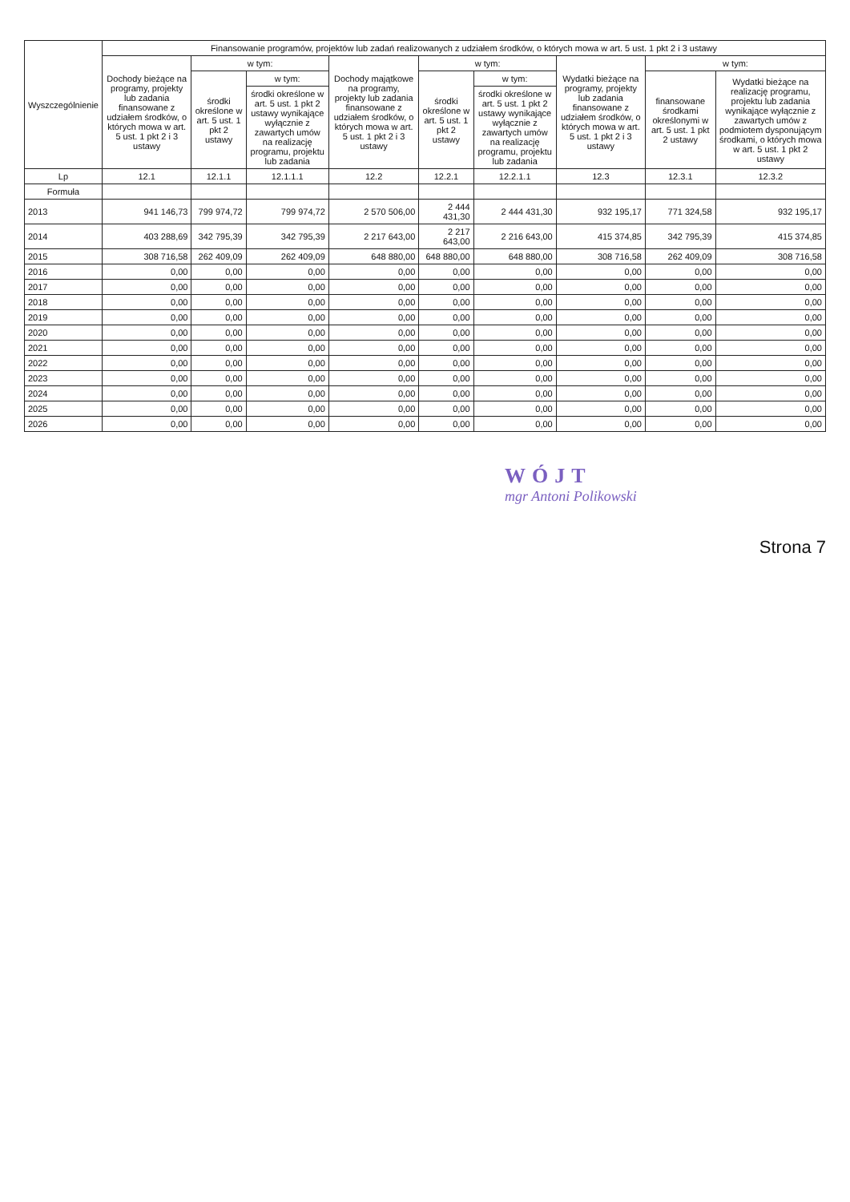| Wyszczególnienie | Finansowanie programów, projektów lub zadań realizowanych z udziałem środków, o których mowa w art. 5 ust. 1 pkt 2 i 3 ustawy | | | | | | | | |
| --- | --- | --- | --- | --- | --- | --- | --- | --- | --- |
| | Dochody bieżące na programy, projekty lub zadania finansowane z udziałem środków, o których mowa w art. 5 ust. 1 pkt 2 i 3 ustawy | w tym: | | Dochody majątkowe na programy, projekty lub zadania finansowane z udziałem środków, o których mowa w art. 5 ust. 1 pkt 2 i 3 ustawy | w tym: | | Wydatki bieżące na programy, projekty lub zadania finansowane z udziałem środków, o których mowa w art. 5 ust. 1 pkt 2 i 3 ustawy | w tym: | |
| | | środki określone w art. 5 ust. 1 pkt 2 ustawy | w tym: | | środki określone w art. 5 ust. 1 pkt 2 ustawy | w tym: | | finansowane środkami określonymi w art. 5 ust. 1 pkt 2 ustawy | Wydatki bieżące na realizację programu, projektu lub zadania wynikające wyłącznie z zawartych umów z podmiotem dysponującym środkami, o których mowa w art. 5 ust. 1 pkt 2 ustawy |
| | | | środki określone w art. 5 ust. 1 pkt 2 ustawy wynikające wyłącznie z zawartych umów na realizację programu, projektu lub zadania | | | środki określone w art. 5 ust. 1 pkt 2 ustawy wynikające wyłącznie z zawartych umów na realizację programu, projektu lub zadania | | | |
| Lp | 12.1 | 12.1.1 | 12.1.1.1 | 12.2 | 12.2.1 | 12.2.1.1 | 12.3 | 12.3.1 | 12.3.2 |
| Formuła | | | | | | | | | |
| 2013 | 941 146,73 | 799 974,72 | 799 974,72 | 2 570 506,00 | 2 444 431,30 | 2 444 431,30 | 932 195,17 | 771 324,58 | 932 195,17 |
| 2014 | 403 288,69 | 342 795,39 | 342 795,39 | 2 217 643,00 | 2 217 643,00 | 2 216 643,00 | 415 374,85 | 342 795,39 | 415 374,85 |
| 2015 | 308 716,58 | 262 409,09 | 262 409,09 | 648 880,00 | 648 880,00 | 648 880,00 | 308 716,58 | 262 409,09 | 308 716,58 |
| 2016 | 0,00 | 0,00 | 0,00 | 0,00 | 0,00 | 0,00 | 0,00 | 0,00 | 0,00 |
| 2017 | 0,00 | 0,00 | 0,00 | 0,00 | 0,00 | 0,00 | 0,00 | 0,00 | 0,00 |
| 2018 | 0,00 | 0,00 | 0,00 | 0,00 | 0,00 | 0,00 | 0,00 | 0,00 | 0,00 |
| 2019 | 0,00 | 0,00 | 0,00 | 0,00 | 0,00 | 0,00 | 0,00 | 0,00 | 0,00 |
| 2020 | 0,00 | 0,00 | 0,00 | 0,00 | 0,00 | 0,00 | 0,00 | 0,00 | 0,00 |
| 2021 | 0,00 | 0,00 | 0,00 | 0,00 | 0,00 | 0,00 | 0,00 | 0,00 | 0,00 |
| 2022 | 0,00 | 0,00 | 0,00 | 0,00 | 0,00 | 0,00 | 0,00 | 0,00 | 0,00 |
| 2023 | 0,00 | 0,00 | 0,00 | 0,00 | 0,00 | 0,00 | 0,00 | 0,00 | 0,00 |
| 2024 | 0,00 | 0,00 | 0,00 | 0,00 | 0,00 | 0,00 | 0,00 | 0,00 | 0,00 |
| 2025 | 0,00 | 0,00 | 0,00 | 0,00 | 0,00 | 0,00 | 0,00 | 0,00 | 0,00 |
| 2026 | 0,00 | 0,00 | 0,00 | 0,00 | 0,00 | 0,00 | 0,00 | 0,00 | 0,00 |
WÓJT
mgr Antoni Polikowski
Strona 7